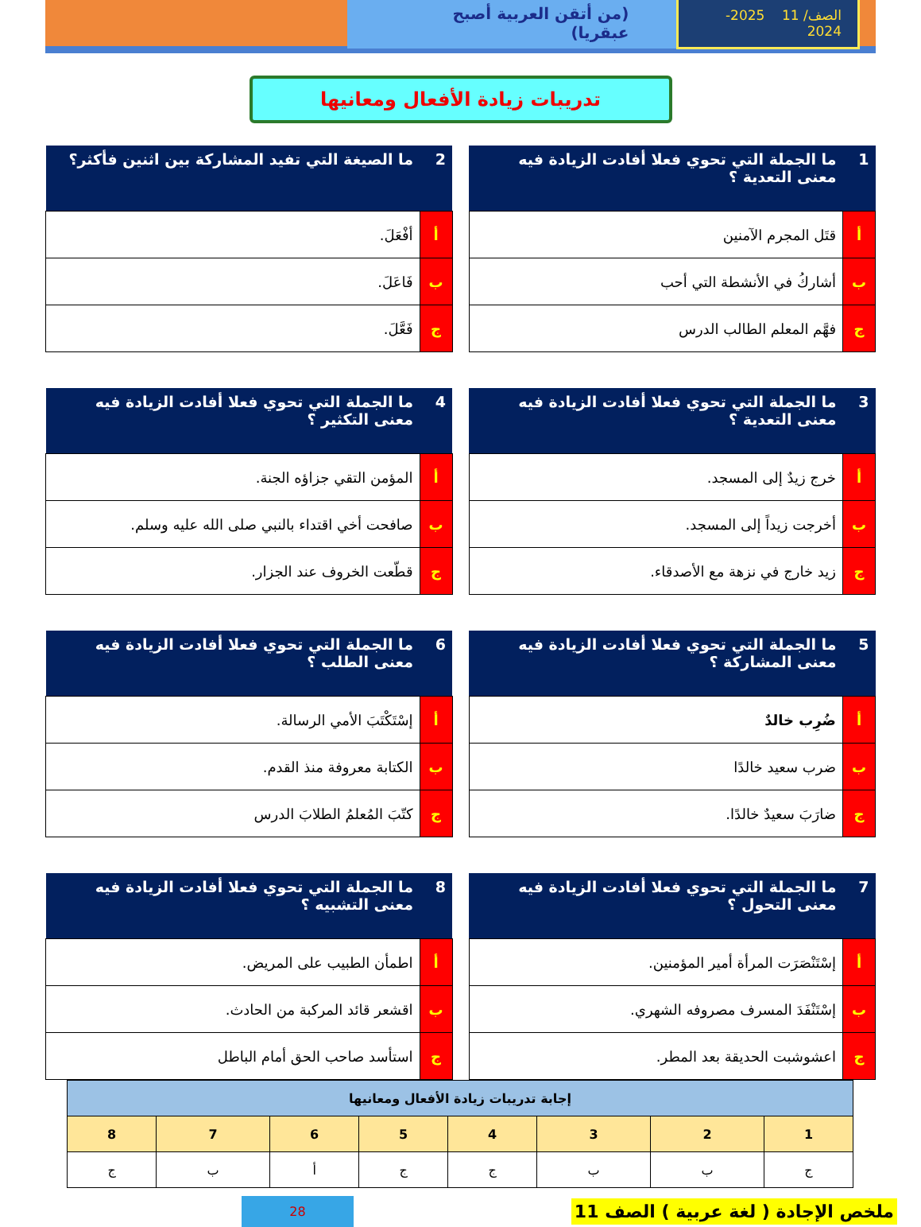الصف/ 11 2025-2024
(من أتقن العربية أصبح عبقريا)
تدريبات زيادة الأفعال ومعانيها
| 1 | ما الجملة التي تحوي فعلا أفادت الزيادة فيه معنى التعدية ؟ |
| --- | --- |
| أ | قتَل المجرم الآمنين |
| ب | أشاركُ في الأنشطة التي أحب |
| ج | فهَّم المعلم الطالب الدرس |
| 2 | ما الصيغة التي تفيد المشاركة بين اثنين فأكثر؟ |
| --- | --- |
| أ | أفْعَلَ. |
| ب | فَاعَلَ. |
| ج | فَعَّلَ. |
| 3 | ما الجملة التي تحوي فعلا أفادت الزيادة فيه معنى التعدية ؟ |
| --- | --- |
| أ | خرج زيدٌ إلى المسجد. |
| ب | أخرجت زيداً إلى المسجد. |
| ج | زيد خارج في نزهة مع الأصدقاء. |
| 4 | ما الجملة التي تحوي فعلا أفادت الزيادة فيه معنى التكثير ؟ |
| --- | --- |
| أ | المؤمن التقي جزاؤه الجنة. |
| ب | صافحت أخي اقتداء بالنبي صلى الله عليه وسلم. |
| ج | قطّعت الخروف عند الجزار. |
| 5 | ما الجملة التي تحوي فعلا أفادت الزيادة فيه معنى المشاركة ؟ |
| --- | --- |
| أ | ضُرِب خالدٌ |
| ب | ضرب سعيد خالدًا |
| ج | ضارَبَ سعيدٌ خالدًا. |
| 6 | ما الجملة التي تحوي فعلا أفادت الزيادة فيه معنى الطلب ؟ |
| --- | --- |
| أ | إسْتَكْتَبَ الأمي الرسالة. |
| ب | الكتابة معروفة منذ القدم. |
| ج | كتّبَ المُعلمُ الطلابَ الدرس |
| 7 | ما الجملة التي تحوي فعلا أفادت الزيادة فيه معنى التحول ؟ |
| --- | --- |
| أ | إسْتَنْصَرَت المرأة أمير المؤمنين. |
| ب | إسْتَنْفَدَ المسرف مصروفه الشهري. |
| ج | اعشوشبت الحديقة بعد المطر. |
| 8 | ما الجملة التي تحوي فعلا أفادت الزيادة فيه معنى التشبيه ؟ |
| --- | --- |
| أ | اطمأن الطبيب على المريض. |
| ب | اقشعر قائد المركبة من الحادث. |
| ج | استأسد صاحب الحق أمام الباطل |
| إجابة تدريبات زيادة الأفعال ومعانيها | | | | | | | |
| 1 | 2 | 3 | 4 | 5 | 6 | 7 | 8 |
| ج | ب | ب | ج | ج | أ | ب | ج |
ملخص الإجادة ( لغة عربية ) الصف 11 28